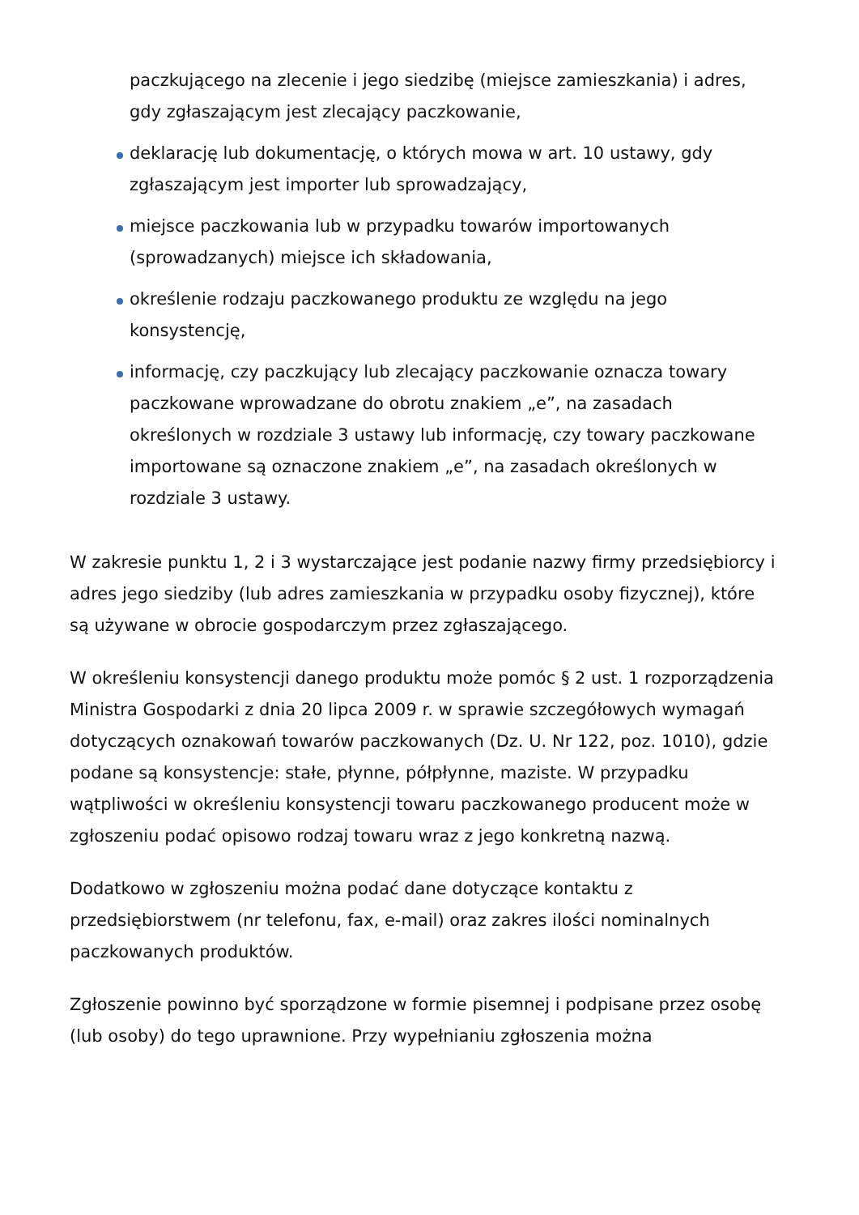paczkującego na zlecenie i jego siedzibę (miejsce zamieszkania) i adres, gdy zgłaszającym jest zlecający paczkowanie,
deklarację lub dokumentację, o których mowa w art. 10 ustawy, gdy zgłaszającym jest importer lub sprowadzający,
miejsce paczkowania lub w przypadku towarów importowanych (sprowadzanych) miejsce ich składowania,
określenie rodzaju paczkowanego produktu ze względu na jego konsystencję,
informację, czy paczkujący lub zlecający paczkowanie oznacza towary paczkowane wprowadzane do obrotu znakiem „e”, na zasadach określonych w rozdziale 3 ustawy lub informację, czy towary paczkowane importowane są oznaczone znakiem „e”, na zasadach określonych w rozdziale 3 ustawy.
W zakresie punktu 1, 2 i 3 wystarczające jest podanie nazwy firmy przedsiębiorcy i adres jego siedziby (lub adres zamieszkania w przypadku osoby fizycznej), które są używane w obrocie gospodarczym przez zgłaszającego.
W określeniu konsystencji danego produktu może pomóc § 2 ust. 1 rozporządzenia Ministra Gospodarki z dnia 20 lipca 2009 r. w sprawie szczegółowych wymagań dotyczących oznakowań towarów paczkowanych (Dz. U. Nr 122, poz. 1010), gdzie podane są konsystencje: stałe, płynne, półpłynne, maziste. W przypadku wątpliwości w określeniu konsystencji towaru paczkowanego producent może w zgłoszeniu podać opisowo rodzaj towaru wraz z jego konkretną nazwą.
Dodatkowo w zgłoszeniu można podać dane dotyczące kontaktu z przedsiębiorstwem (nr telefonu, fax, e-mail) oraz zakres ilości nominalnych paczkowanych produktów.
Zgłoszenie powinno być sporządzone w formie pisemnej i podpisane przez osobę (lub osoby) do tego uprawnione. Przy wypełnianiu zgłoszenia można